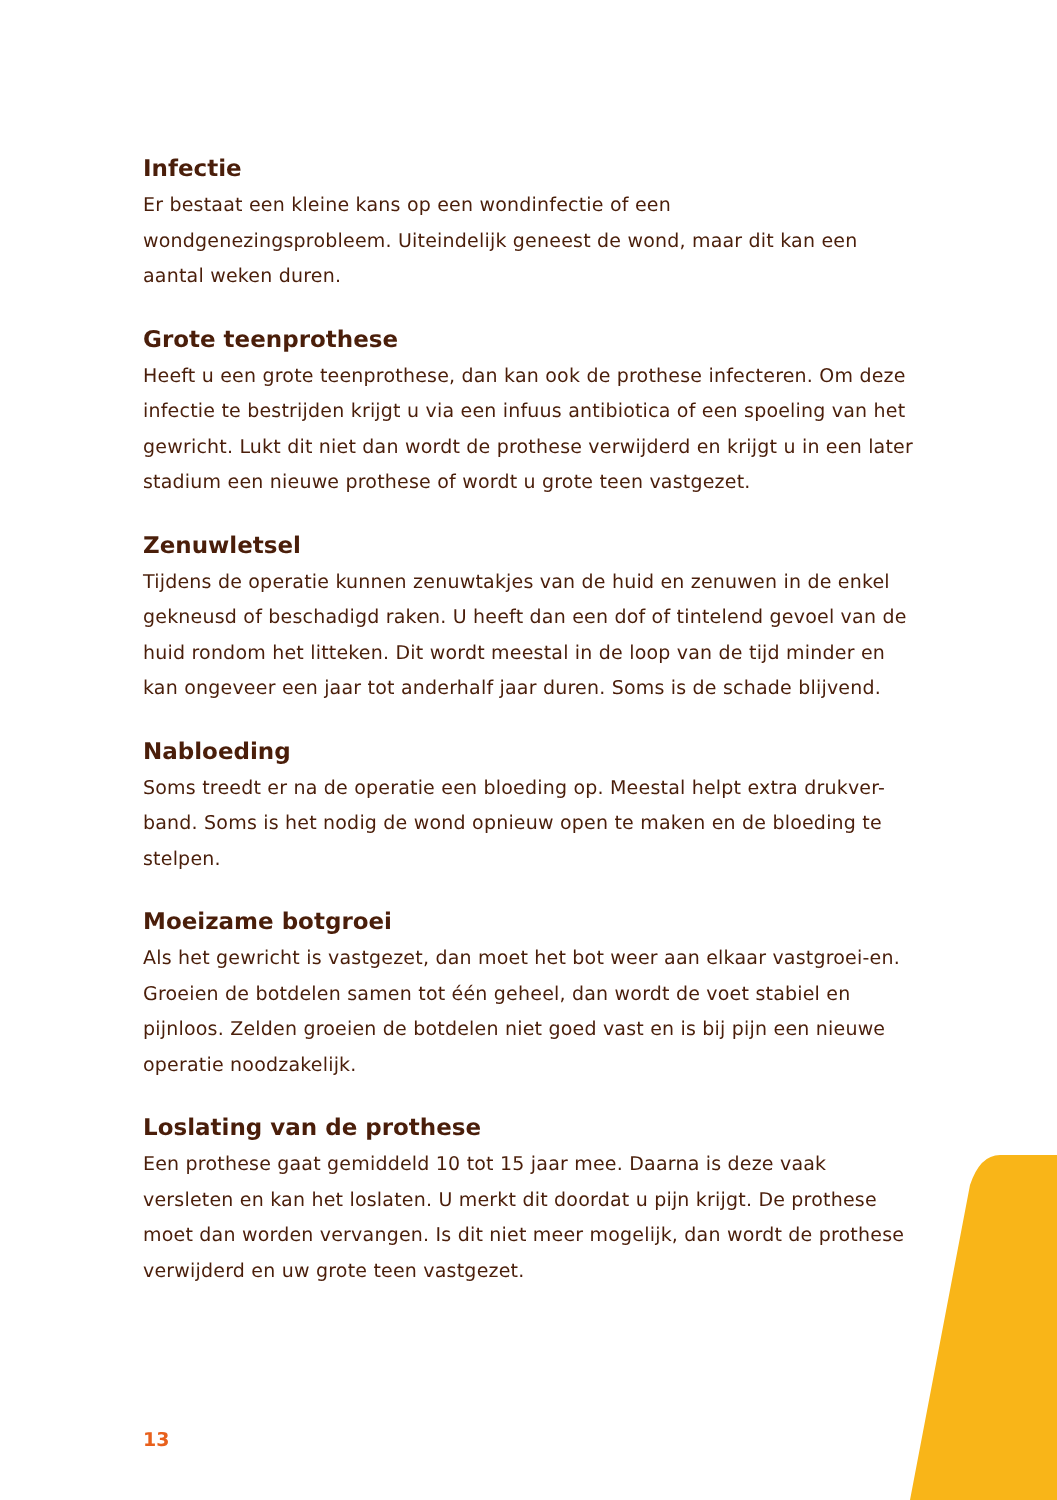Infectie
Er bestaat een kleine kans op een wondinfectie of een wondgenezingsprobleem. Uiteindelijk geneest de wond, maar dit kan een aantal weken duren.
Grote teenprothese
Heeft u een grote teenprothese, dan kan ook de prothese infecteren. Om deze infectie te bestrijden krijgt u via een infuus antibiotica of een spoeling van het gewricht. Lukt dit niet dan wordt de prothese verwijderd en krijgt u in een later stadium een nieuwe prothese of wordt u grote teen vastgezet.
Zenuwletsel
Tijdens de operatie kunnen zenuwtakjes van de huid en zenuwen in de enkel gekneusd of beschadigd raken. U heeft dan een dof of tintelend gevoel van de huid rondom het litteken. Dit wordt meestal in de loop van de tijd minder en kan ongeveer een jaar tot anderhalf jaar duren. Soms is de schade blijvend.
Nabloeding
Soms treedt er na de operatie een bloeding op. Meestal helpt extra drukver-band. Soms is het nodig de wond opnieuw open te maken en de bloeding te stelpen.
Moeizame botgroei
Als het gewricht is vastgezet, dan moet het bot weer aan elkaar vastgroei-en. Groeien de botdelen samen tot één geheel, dan wordt de voet stabiel en pijnloos. Zelden groeien de botdelen niet goed vast en is bij pijn een nieuwe operatie noodzakelijk.
Loslating van de prothese
Een prothese gaat gemiddeld 10 tot 15 jaar mee. Daarna is deze vaak versleten en kan het loslaten. U merkt dit doordat u pijn krijgt. De prothese moet dan worden vervangen. Is dit niet meer mogelijk, dan wordt de prothese verwijderd en uw grote teen vastgezet.
13